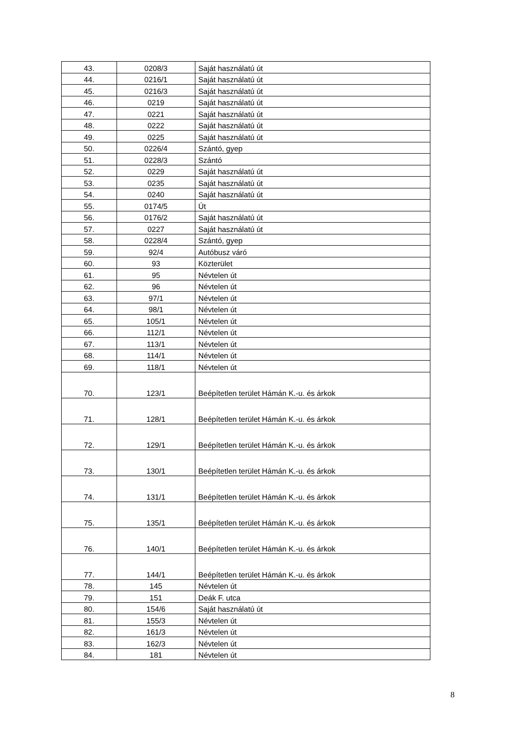| 43. | 0208/3 | Saját használatú út |
| 44. | 0216/1 | Saját használatú út |
| 45. | 0216/3 | Saját használatú út |
| 46. | 0219 | Saját használatú út |
| 47. | 0221 | Saját használatú út |
| 48. | 0222 | Saját használatú út |
| 49. | 0225 | Saját használatú út |
| 50. | 0226/4 | Szántó, gyep |
| 51. | 0228/3 | Szántó |
| 52. | 0229 | Saját használatú út |
| 53. | 0235 | Saját használatú út |
| 54. | 0240 | Saját használatú út |
| 55. | 0174/5 | Út |
| 56. | 0176/2 | Saját használatú út |
| 57. | 0227 | Saját használatú út |
| 58. | 0228/4 | Szántó, gyep |
| 59. | 92/4 | Autóbusz váró |
| 60. | 93 | Közterület |
| 61. | 95 | Névtelen út |
| 62. | 96 | Névtelen út |
| 63. | 97/1 | Névtelen út |
| 64. | 98/1 | Névtelen út |
| 65. | 105/1 | Névtelen út |
| 66. | 112/1 | Névtelen út |
| 67. | 113/1 | Névtelen út |
| 68. | 114/1 | Névtelen út |
| 69. | 118/1 | Névtelen út |
| 70. | 123/1 | Beépítetlen terület Hámán K.-u. és árkok |
| 71. | 128/1 | Beépítetlen terület Hámán K.-u. és árkok |
| 72. | 129/1 | Beépítetlen terület Hámán K.-u. és árkok |
| 73. | 130/1 | Beépítetlen terület Hámán K.-u. és árkok |
| 74. | 131/1 | Beépítetlen terület Hámán K.-u. és árkok |
| 75. | 135/1 | Beépítetlen terület Hámán K.-u. és árkok |
| 76. | 140/1 | Beépítetlen terület Hámán K.-u. és árkok |
| 77. | 144/1 | Beépítetlen terület Hámán K.-u. és árkok |
| 78. | 145 | Névtelen út |
| 79. | 151 | Deák F. utca |
| 80. | 154/6 | Saját használatú út |
| 81. | 155/3 | Névtelen út |
| 82. | 161/3 | Névtelen út |
| 83. | 162/3 | Névtelen út |
| 84. | 181 | Névtelen út |
8